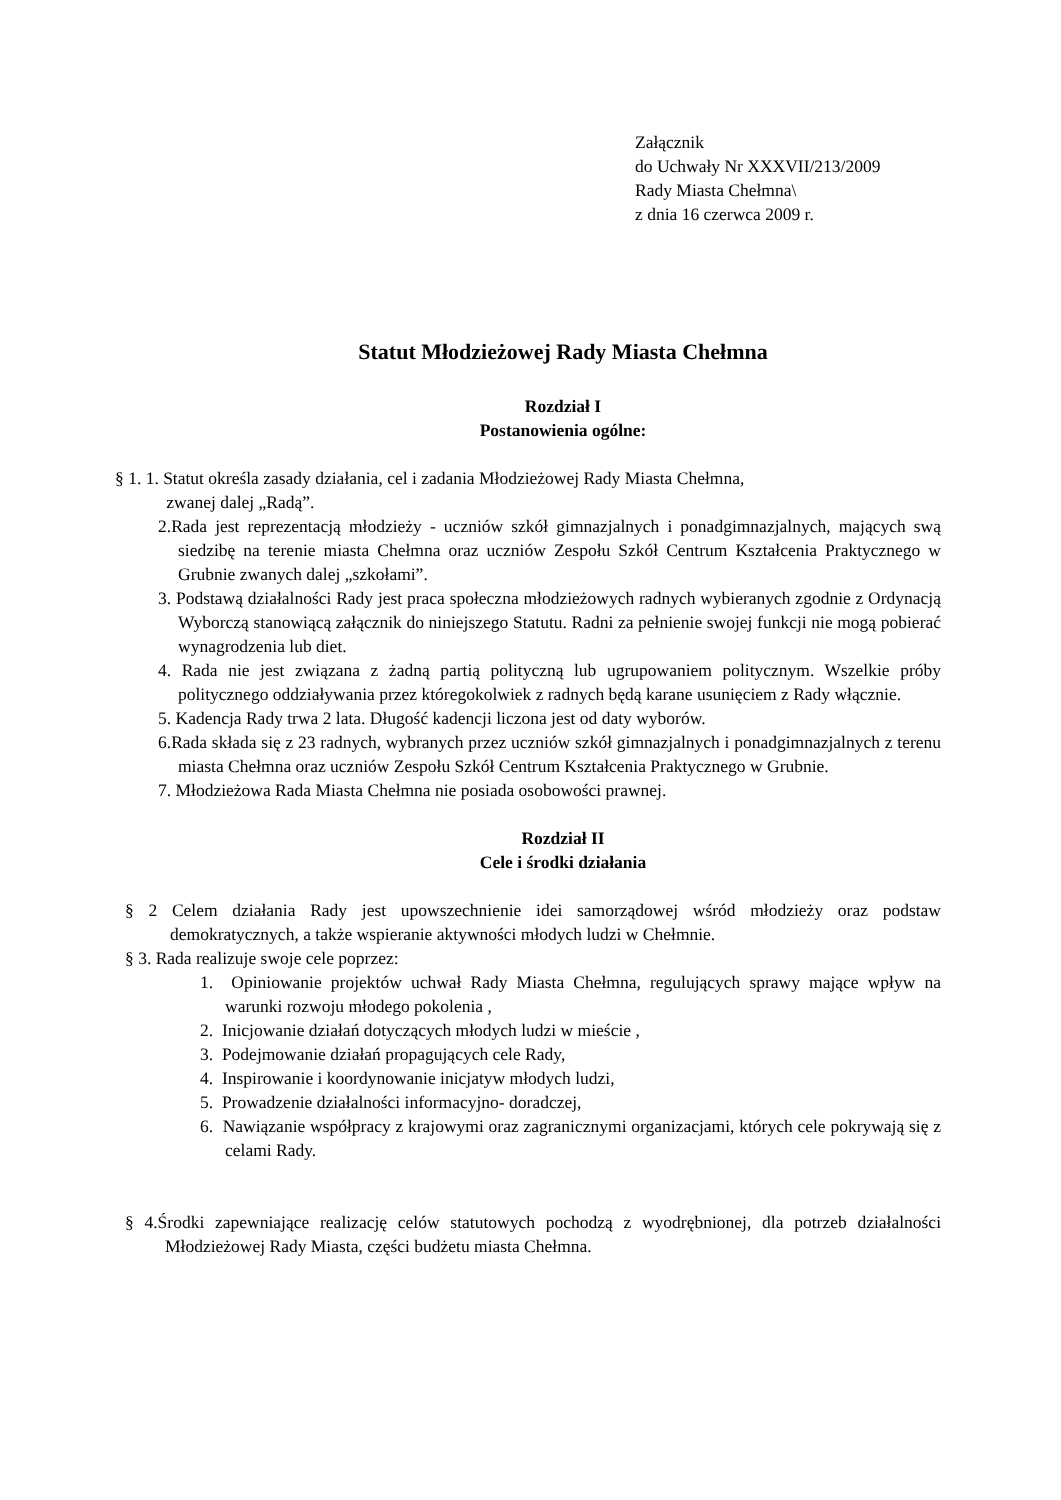Załącznik
do Uchwały Nr XXXVII/213/2009
Rady Miasta Chełmna\
z dnia 16 czerwca 2009 r.
Statut Młodzieżowej Rady Miasta Chełmna
Rozdział I
Postanowienia ogólne:
§ 1. 1. Statut określa zasady działania, cel i zadania Młodzieżowej Rady Miasta Chełmna,
zwanej dalej „Radą”.
2.Rada jest reprezentacją młodzieży - uczniów szkół gimnazjalnych i ponadgimnazjalnych, mających swą siedzibę na terenie miasta Chełmna oraz uczniów Zespołu Szkół Centrum Kształcenia Praktycznego w Grubnie zwanych dalej „szkołami”.
3. Podstawą działalności Rady jest praca społeczna młodzieżowych radnych wybieranych zgodnie z Ordynacją Wyborczą stanowiącą załącznik do niniejszego Statutu. Radni za pełnienie swojej funkcji nie mogą pobierać wynagrodzenia lub diet.
4. Rada nie jest związana z żadną partią polityczną lub ugrupowaniem politycznym. Wszelkie próby politycznego oddziaływania przez któregokolwiek z radnych będą karane usunięciem z Rady włącznie.
5. Kadencja Rady trwa 2 lata. Długość kadencji liczona jest od daty wyborów.
6.Rada składa się z 23 radnych, wybranych przez uczniów szkół gimnazjalnych i ponadgimnazjalnych z terenu miasta Chełmna oraz uczniów Zespołu Szkół Centrum Kształcenia Praktycznego w Grubnie.
7. Młodzieżowa Rada Miasta Chełmna nie posiada osobowości prawnej.
Rozdział II
Cele i środki działania
§ 2 Celem działania Rady jest upowszechnienie idei samorządowej wśród młodzieży oraz podstaw demokratycznych, a także wspieranie aktywności młodych ludzi w Chełmnie.
§ 3. Rada realizuje swoje cele poprzez:
1. Opiniowanie projektów uchwał Rady Miasta Chełmna, regulujących sprawy mające wpływ na warunki rozwoju młodego pokolenia ,
2. Inicjowanie działań dotyczących młodych ludzi w mieście ,
3. Podejmowanie działań propagujących cele Rady,
4. Inspirowanie i koordynowanie inicjatyw młodych ludzi,
5. Prowadzenie działalności informacyjno- doradczej,
6. Nawiązanie współpracy z krajowymi oraz zagranicznymi organizacjami, których cele pokrywają się z celami Rady.
§ 4.Środki zapewniające realizację celów statutowych pochodzą z wyodrębnionej, dla potrzeb działalności Młodzieżowej Rady Miasta, części budżetu miasta Chełmna.